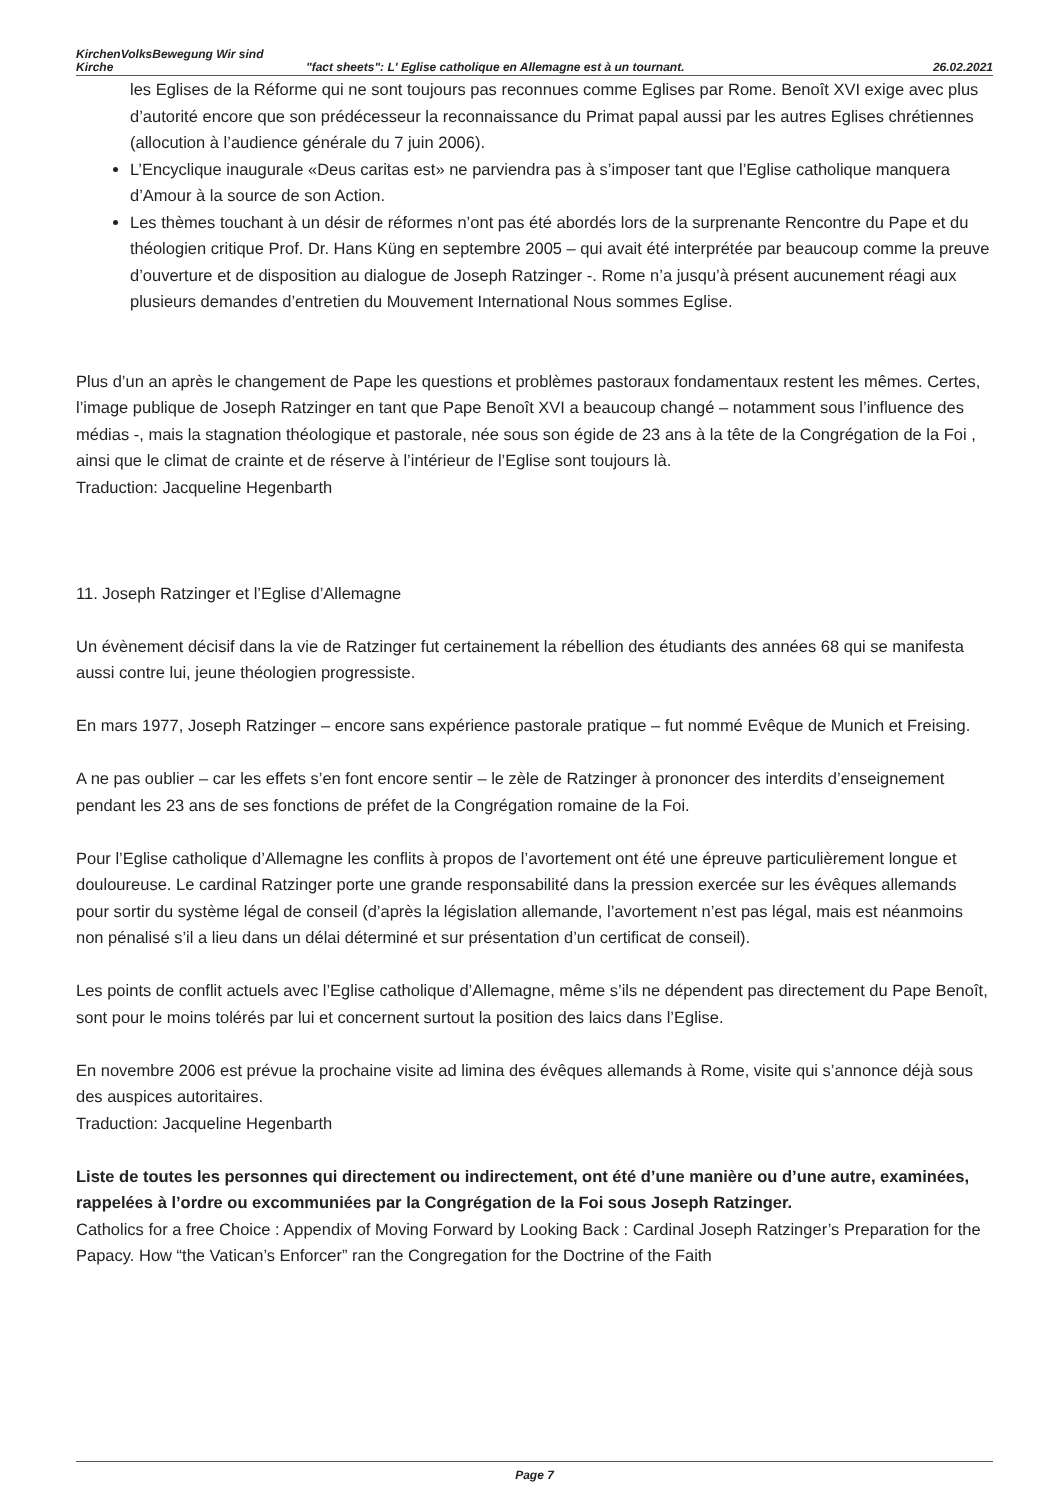KirchenVolksBewegung Wir sind
Kirche "fact sheets": L' Eglise catholique en Allemagne est à un tournant. 26.02.2021
les Eglises de la Réforme qui ne sont toujours pas reconnues comme Eglises par Rome. Benoît XVI exige avec plus d’autorité encore que son prédécesseur la reconnaissance du Primat papal aussi par les autres Eglises chrétiennes (allocution à l’audience générale du 7 juin 2006).
L’Encyclique inaugurale «Deus caritas est» ne parviendra pas à s’imposer tant que l’Eglise catholique manquera d’Amour à la source de son Action.
Les thèmes touchant à un désir de réformes n’ont pas été abordés lors de la surprenante Rencontre du Pape et du théologien critique Prof. Dr. Hans Küng en septembre 2005 – qui avait été interprétée par beaucoup comme la preuve d’ouverture et de disposition au dialogue de Joseph Ratzinger -. Rome n’a jusqu’à présent aucunement réagi aux plusieurs demandes d’entretien du Mouvement International Nous sommes Eglise.
Plus d’un an après le changement de Pape les questions et problèmes pastoraux fondamentaux restent les mêmes. Certes, l’image publique de Joseph Ratzinger en tant que Pape Benoît XVI a beaucoup changé – notamment sous l’influence des médias -, mais la stagnation théologique et pastorale, née sous son égide de 23 ans à la tête de la Congrégation de la Foi , ainsi que le climat de crainte et de réserve à l’intérieur de l’Eglise sont toujours là.
Traduction: Jacqueline Hegenbarth
11. Joseph Ratzinger et l’Eglise d’Allemagne
Un évènement décisif dans la vie de Ratzinger fut certainement la rébellion des étudiants des années 68 qui se manifesta aussi contre lui, jeune théologien progressiste.
En mars 1977, Joseph Ratzinger – encore sans expérience pastorale pratique – fut nommé Evêque de Munich et Freising.
A ne pas oublier – car les effets s’en font encore sentir – le zèle de Ratzinger à prononcer des interdits d’enseignement pendant les 23 ans de ses fonctions de préfet de la Congrégation romaine de la Foi.
Pour l’Eglise catholique d’Allemagne les conflits à propos de l’avortement ont été une épreuve particulièrement longue et douloureuse. Le cardinal Ratzinger porte une grande responsabilité dans la pression exercée sur les évêques allemands pour sortir du système légal de conseil (d’après la législation allemande, l’avortement n’est pas légal, mais est néanmoins non pénalisé s’il a lieu dans un délai déterminé et sur présentation d’un certificat de conseil).
Les points de conflit actuels avec l’Eglise catholique d’Allemagne, même s’ils ne dépendent pas directement du Pape Benoît, sont pour le moins tolérés par lui et concernent surtout la position des laics dans l’Eglise.
En novembre 2006 est prévue la prochaine visite ad limina des évêques allemands à Rome, visite qui s’annonce déjà sous des auspices autoritaires.
Traduction: Jacqueline Hegenbarth
Liste de toutes les personnes qui directement ou indirectement, ont été d’une manière ou d’une autre, examinées, rappelées à l’ordre ou excommuniées par la Congrégation de la Foi sous Joseph Ratzinger.
Catholics for a free Choice : Appendix of Moving Forward by Looking Back : Cardinal Joseph Ratzinger’s Preparation for the Papacy. How “the Vatican’s Enforcer” ran the Congregation for the Doctrine of the Faith
Page 7